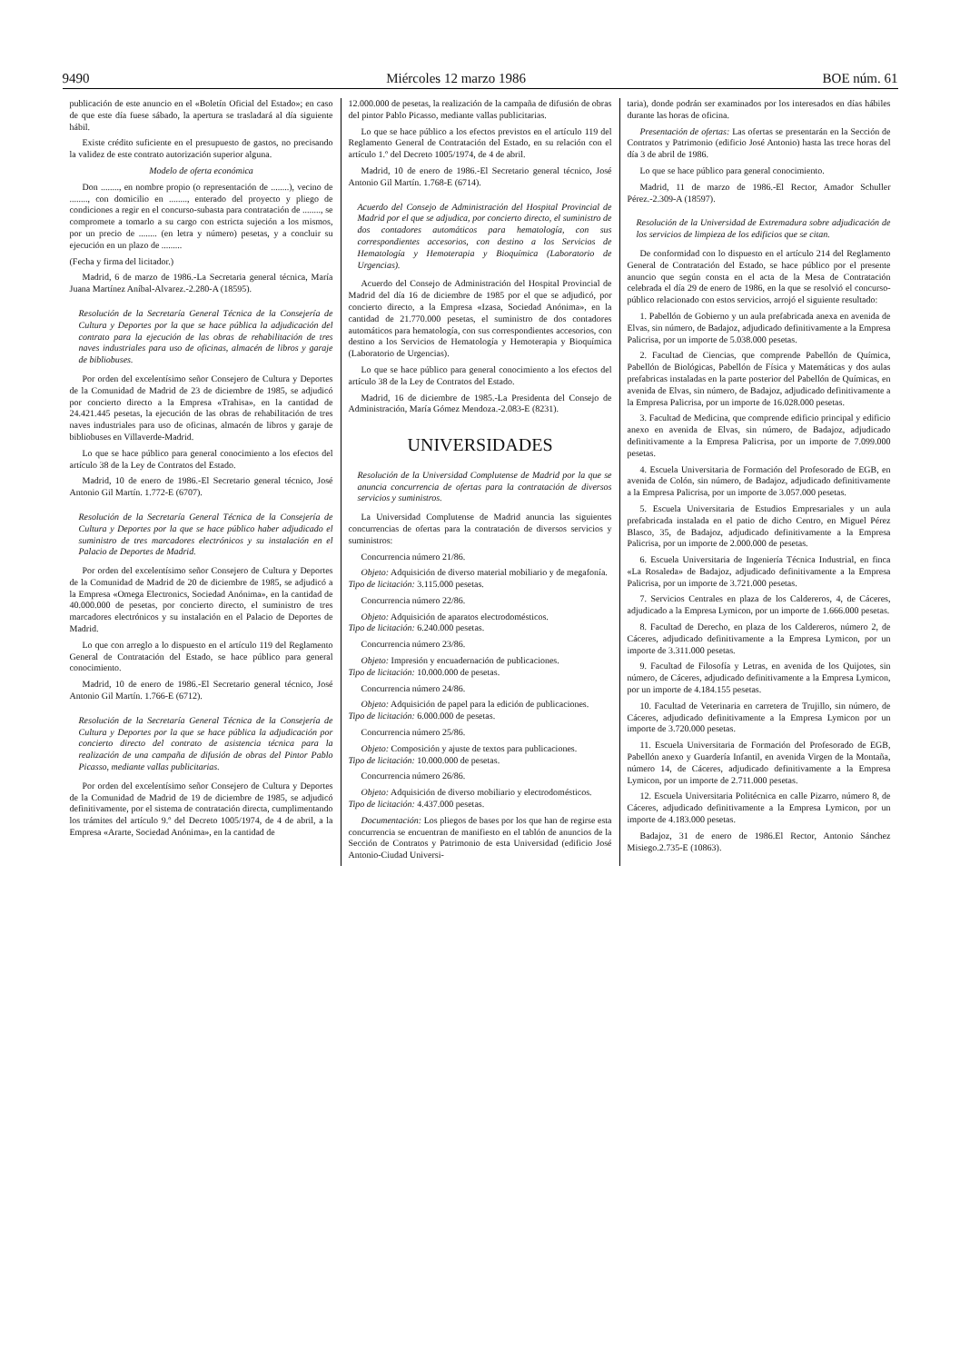9490 Miércoles 12 marzo 1986 BOE núm. 61
publicación de este anuncio en el «Boletín Oficial del Estado»; en caso de que este día fuese sábado, la apertura se trasladará al día siguiente hábil.
Existe crédito suficiente en el presupuesto de gastos, no precisando la validez de este contrato autorización superior alguna.
Modelo de oferta económica
Don ........, en nombre propio (o representación de ........), vecino de ........, con domicilio en ........, enterado del proyecto y pliego de condiciones a regir en el concurso-subasta para contratación de ........, se compromete a tomarlo a su cargo con estricta sujeción a los mismos, por un precio de ........ (en letra y número) pesetas, y a concluir su ejecución en un plazo de .........
(Fecha y firma del licitador.)
Madrid, 6 de marzo de 1986.-La Secretaria general técnica, María Juana Martínez Aníbal-Alvarez.-2.280-A (18595).
Resolución de la Secretaría General Técnica de la Consejería de Cultura y Deportes por la que se hace pública la adjudicación del contrato para la ejecución de las obras de rehabilitación de tres naves industriales para uso de oficinas, almacén de libros y garaje de bibliobuses.
Por orden del excelentísimo señor Consejero de Cultura y Deportes de la Comunidad de Madrid de 23 de diciembre de 1985, se adjudicó por concierto directo a la Empresa «Trahisa», en la cantidad de 24.421.445 pesetas, la ejecución de las obras de rehabilitación de tres naves industriales para uso de oficinas, almacén de libros y garaje de bibliobuses en Villaverde-Madrid.
Lo que se hace público para general conocimiento a los efectos del artículo 38 de la Ley de Contratos del Estado.
Madrid, 10 de enero de 1986.-El Secretario general técnico, José Antonio Gil Martín. 1.772-E (6707).
Resolución de la Secretaría General Técnica de la Consejería de Cultura y Deportes por la que se hace público haber adjudicado el suministro de tres marcadores electrónicos y su instalación en el Palacio de Deportes de Madrid.
Por orden del excelentísimo señor Consejero de Cultura y Deportes de la Comunidad de Madrid de 20 de diciembre de 1985, se adjudicó a la Empresa «Omega Electronics, Sociedad Anónima», en la cantidad de 40.000.000 de pesetas, por concierto directo, el suministro de tres marcadores electrónicos y su instalación en el Palacio de Deportes de Madrid.
Lo que con arreglo a lo dispuesto en el artículo 119 del Reglamento General de Contratación del Estado, se hace público para general conocimiento.
Madrid, 10 de enero de 1986.-El Secretario general técnico, José Antonio Gil Martín. 1.766-E (6712).
Resolución de la Secretaría General Técnica de la Consejería de Cultura y Deportes por la que se hace pública la adjudicación por concierto directo del contrato de asistencia técnica para la realización de una campaña de difusión de obras del Pintor Pablo Picasso, mediante vallas publicitarias.
Por orden del excelentísimo señor Consejero de Cultura y Deportes de la Comunidad de Madrid de 19 de diciembre de 1985, se adjudicó definitivamente, por el sistema de contratación directa, cumplimentando los trámites del artículo 9.º del Decreto 1005/1974, de 4 de abril, a la Empresa «Ararte, Sociedad Anónima», en la cantidad de
12.000.000 de pesetas, la realización de la campaña de difusión de obras del pintor Pablo Picasso, mediante vallas publicitarias.
Lo que se hace público a los efectos previstos en el artículo 119 del Reglamento General de Contratación del Estado, en su relación con el artículo 1.º del Decreto 1005/1974, de 4 de abril.
Madrid, 10 de enero de 1986.-El Secretario general técnico, José Antonio Gil Martín. 1.768-E (6714).
Acuerdo del Consejo de Administración del Hospital Provincial de Madrid por el que se adjudica, por concierto directo, el suministro de dos contadores automáticos para hematología, con sus correspondientes accesorios, con destino a los Servicios de Hematología y Hemoterapia y Bioquímica (Laboratorio de Urgencias).
Acuerdo del Consejo de Administración del Hospital Provincial de Madrid del día 16 de diciembre de 1985 por el que se adjudicó, por concierto directo, a la Empresa «Izasa, Sociedad Anónima», en la cantidad de 21.770.000 pesetas, el suministro de dos contadores automáticos para hematología, con sus correspondientes accesorios, con destino a los Servicios de Hematología y Hemoterapia y Bioquímica (Laboratorio de Urgencias).
Lo que se hace público para general conocimiento a los efectos del artículo 38 de la Ley de Contratos del Estado.
Madrid, 16 de diciembre de 1985.-La Presidenta del Consejo de Administración, María Gómez Mendoza.-2.083-E (8231).
UNIVERSIDADES
Resolución de la Universidad Complutense de Madrid por la que se anuncia concurrencia de ofertas para la contratación de diversos servicios y suministros.
La Universidad Complutense de Madrid anuncia las siguientes concurrencias de ofertas para la contratación de diversos servicios y suministros:
Concurrencia número 21/86.
Objeto: Adquisición de diverso material mobiliario y de megafonía.
Tipo de licitación: 3.115.000 pesetas.
Concurrencia número 22/86.
Objeto: Adquisición de aparatos electrodomésticos.
Tipo de licitación: 6.240.000 pesetas.
Concurrencia número 23/86.
Objeto: Impresión y encuadernación de publicaciones.
Tipo de licitación: 10.000.000 de pesetas.
Concurrencia número 24/86.
Objeto: Adquisición de papel para la edición de publicaciones.
Tipo de licitación: 6.000.000 de pesetas.
Concurrencia número 25/86.
Objeto: Composición y ajuste de textos para publicaciones.
Tipo de licitación: 10.000.000 de pesetas.
Concurrencia número 26/86.
Objeto: Adquisición de diverso mobiliario y electrodomésticos.
Tipo de licitación: 4.437.000 pesetas.
Documentación: Los pliegos de bases por los que han de regirse esta concurrencia se encuentran de manifiesto en el tablón de anuncios de la Sección de Contratos y Patrimonio de esta Universidad (edificio José Antonio-Ciudad Universi-
taria), donde podrán ser examinados por los interesados en días hábiles durante las horas de oficina.
Presentación de ofertas: Las ofertas se presentarán en la Sección de Contratos y Patrimonio (edificio José Antonio) hasta las trece horas del día 3 de abril de 1986.
Lo que se hace público para general conocimiento.
Madrid, 11 de marzo de 1986.-El Rector, Amador Schuller Pérez.-2.309-A (18597).
Resolución de la Universidad de Extremadura sobre adjudicación de los servicios de limpieza de los edificios que se citan.
De conformidad con lo dispuesto en el artículo 214 del Reglamento General de Contratación del Estado, se hace público por el presente anuncio que según consta en el acta de la Mesa de Contratación celebrada el día 29 de enero de 1986, en la que se resolvió el concurso-público relacionado con estos servicios, arrojó el siguiente resultado:
1. Pabellón de Gobierno y un aula prefabricada anexa en avenida de Elvas, sin número, de Badajoz, adjudicado definitivamente a la Empresa Palicrisa, por un importe de 5.038.000 pesetas.
2. Facultad de Ciencias, que comprende Pabellón de Química, Pabellón de Biológicas, Pabellón de Física y Matemáticas y dos aulas prefabricas instaladas en la parte posterior del Pabellón de Químicas, en avenida de Elvas, sin número, de Badajoz, adjudicado definitivamente a la Empresa Palicrisa, por un importe de 16.028.000 pesetas.
3. Facultad de Medicina, que comprende edificio principal y edificio anexo en avenida de Elvas, sin número, de Badajoz, adjudicado definitivamente a la Empresa Palicrisa, por un importe de 7.099.000 pesetas.
4. Escuela Universitaria de Formación del Profesorado de EGB, en avenida de Colón, sin número, de Badajoz, adjudicado definitivamente a la Empresa Palicrisa, por un importe de 3.057.000 pesetas.
5. Escuela Universitaria de Estudios Empresariales y un aula prefabricada instalada en el patio de dicho Centro, en Miguel Pérez Blasco, 35, de Badajoz, adjudicado definitivamente a la Empresa Palicrisa, por un importe de 2.000.000 de pesetas.
6. Escuela Universitaria de Ingeniería Técnica Industrial, en finca «La Rosaleda» de Badajoz, adjudicado definitivamente a la Empresa Palicrisa, por un importe de 3.721.000 pesetas.
7. Servicios Centrales en plaza de los Caldereros, 4, de Cáceres, adjudicado a la Empresa Lymicon, por un importe de 1.666.000 pesetas.
8. Facultad de Derecho, en plaza de los Caldereros, número 2, de Cáceres, adjudicado definitivamente a la Empresa Lymicon, por un importe de 3.311.000 pesetas.
9. Facultad de Filosofía y Letras, en avenida de los Quijotes, sin número, de Cáceres, adjudicado definitivamente a la Empresa Lymicon, por un importe de 4.184.155 pesetas.
10. Facultad de Veterinaria en carretera de Trujillo, sin número, de Cáceres, adjudicado definitivamente a la Empresa Lymicon por un importe de 3.720.000 pesetas.
11. Escuela Universitaria de Formación del Profesorado de EGB, Pabellón anexo y Guardería Infantil, en avenida Virgen de la Montaña, número 14, de Cáceres, adjudicado definitivamente a la Empresa Lymicon, por un importe de 2.711.000 pesetas.
12. Escuela Universitaria Politécnica en calle Pizarro, número 8, de Cáceres, adjudicado definitivamente a la Empresa Lymicon, por un importe de 4.183.000 pesetas.
Badajoz, 31 de enero de 1986.El Rector, Antonio Sánchez Misiego.2.735-E (10863).